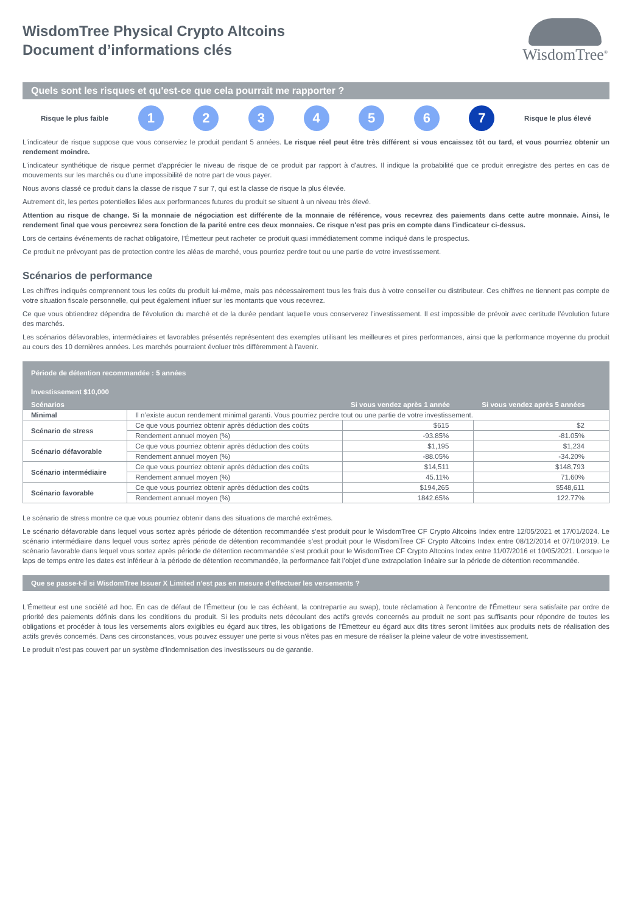WisdomTree Physical Crypto Altcoins
Document d’informations clés
WisdomTree<sup>®</sup>
Quels sont les risques et qu'est-ce que cela pourrait me rapporter ?
Risque le plus faible
1 2 3 4 5 6 7
Risque le plus élevé
L'indicateur de risque suppose que vous conserviez le produit pendant 5 années. Le risque réel peut être très différent si vous encaissez tôt ou tard, et vous pourriez obtenir un rendement moindre.
L'indicateur synthétique de risque permet d'apprécier le niveau de risque de ce produit par rapport à d'autres. Il indique la probabilité que ce produit enregistre des pertes en cas de mouvements sur les marchés ou d'une impossibilité de notre part de vous payer.
Nous avons classé ce produit dans la classe de risque 7 sur 7, qui est la classe de risque la plus élevée.
Autrement dit, les pertes potentielles liées aux performances futures du produit se situent à un niveau très élevé.
Attention au risque de change. Si la monnaie de négociation est différente de la monnaie de référence, vous recevrez des paiements dans cette autre monnaie. Ainsi, le rendement final que vous percevrez sera fonction de la parité entre ces deux monnaies. Ce risque n'est pas pris en compte dans l'indicateur ci-dessus.
Lors de certains événements de rachat obligatoire, l’Émetteur peut racheter ce produit quasi immédiatement comme indiqué dans le prospectus.
Ce produit ne prévoyant pas de protection contre les aléas de marché, vous pourriez perdre tout ou une partie de votre investissement.
Scénarios de performance
Les chiffres indiqués comprennent tous les coûts du produit lui-même, mais pas nécessairement tous les frais dus à votre conseiller ou distributeur. Ces chiffres ne tiennent pas compte de votre situation fiscale personnelle, qui peut également influer sur les montants que vous recevrez.
Ce que vous obtiendrez dépendra de l'évolution du marché et de la durée pendant laquelle vous conserverez l'investissement. Il est impossible de prévoir avec certitude l’évolution future des marchés.
Les scénarios défavorables, intermédiaires et favorables présentés représentent des exemples utilisant les meilleures et pires performances, ainsi que la performance moyenne du produit au cours des 10 dernières années. Les marchés pourraient évoluer très différemment à l’avenir.
| Période de détention recommandée : 5 années | | | |
| --- | --- | --- | --- |
| Investissement $10,000 | | | |
| Scénarios | | Si vous vendez après 1 année | Si vous vendez après 5 années |
| Minimal | Il n’existe aucun rendement minimal garanti. Vous pourriez perdre tout ou une partie de votre investissement. | | |
| Scénario de stress | Ce que vous pourriez obtenir après déduction des coûts | $615 | $2 |
| | Rendement annuel moyen (%) | -93.85% | -81.05% |
| Scénario défavorable | Ce que vous pourriez obtenir après déduction des coûts | $1,195 | $1,234 |
| | Rendement annuel moyen (%) | -88.05% | -34.20% |
| Scénario intermédiaire | Ce que vous pourriez obtenir après déduction des coûts | $14,511 | $148,793 |
| | Rendement annuel moyen (%) | 45.11% | 71.60% |
| Scénario favorable | Ce que vous pourriez obtenir après déduction des coûts | $194,265 | $548,611 |
| | Rendement annuel moyen (%) | 1842.65% | 122.77% |
Le scénario de stress montre ce que vous pourriez obtenir dans des situations de marché extrêmes.
Le scénario défavorable dans lequel vous sortez après période de détention recommandée s’est produit pour le WisdomTree CF Crypto Altcoins Index entre 12/05/2021 et 17/01/2024. Le scénario intermédiaire dans lequel vous sortez après période de détention recommandée s’est produit pour le WisdomTree CF Crypto Altcoins Index entre 08/12/2014 et 07/10/2019. Le scénario favorable dans lequel vous sortez après période de détention recommandée s’est produit pour le WisdomTree CF Crypto Altcoins Index entre 11/07/2016 et 10/05/2021. Lorsque le laps de temps entre les dates est inférieur à la période de détention recommandée, la performance fait l’objet d’une extrapolation linéaire sur la période de détention recommandée.
Que se passe-t-il si WisdomTree Issuer X Limited n'est pas en mesure d'effectuer les versements ?
L'Émetteur est une société ad hoc. En cas de défaut de l'Émetteur (ou le cas échéant, la contrepartie au swap), toute réclamation à l'encontre de l'Émetteur sera satisfaite par ordre de priorité des paiements définis dans les conditions du produit. Si les produits nets découlant des actifs grevés concernés au produit ne sont pas suffisants pour répondre de toutes les obligations et procéder à tous les versements alors exigibles eu égard aux titres, les obligations de l'Émetteur eu égard aux dits titres seront limitées aux produits nets de réalisation des actifs grevés concernés. Dans ces circonstances, vous pouvez essuyer une perte si vous n'êtes pas en mesure de réaliser la pleine valeur de votre investissement.
Le produit n’est pas couvert par un système d’indemnisation des investisseurs ou de garantie.